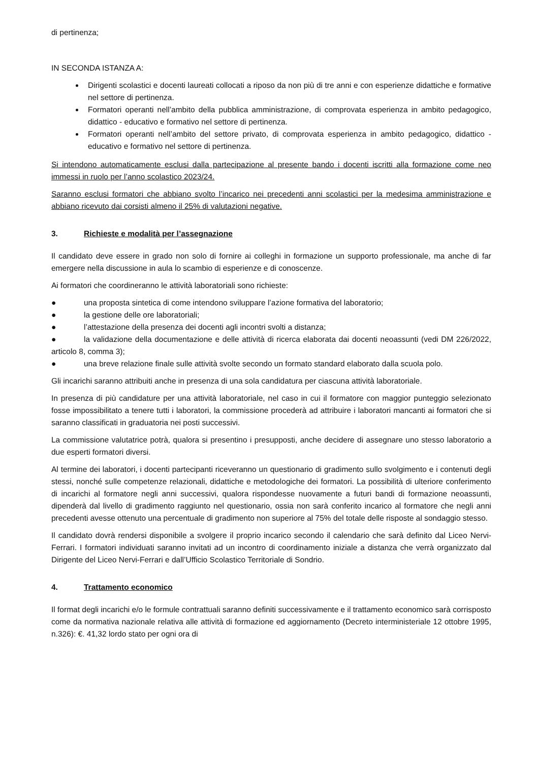di pertinenza;
IN SECONDA ISTANZA A:
Dirigenti scolastici e docenti laureati collocati a riposo da non più di tre anni e con esperienze didattiche e formative nel settore di pertinenza.
Formatori operanti nell’ambito della pubblica amministrazione, di comprovata esperienza in ambito pedagogico, didattico - educativo e formativo nel settore di pertinenza.
Formatori operanti nell’ambito del settore privato, di comprovata esperienza in ambito pedagogico, didattico - educativo e formativo nel settore di pertinenza.
Si intendono automaticamente esclusi dalla partecipazione al presente bando i docenti iscritti alla formazione come neo immessi in ruolo per l’anno scolastico 2023/24.
Saranno esclusi formatori che abbiano svolto l’incarico nei precedenti anni scolastici per la medesima amministrazione e abbiano ricevuto dai corsisti almeno il 25% di valutazioni negative.
3. Richieste e modalità per l’assegnazione
Il candidato deve essere in grado non solo di fornire ai colleghi in formazione un supporto professionale, ma anche di far emergere nella discussione in aula lo scambio di esperienze e di conoscenze.
Ai formatori che coordineranno le attività laboratoriali sono richieste:
● una proposta sintetica di come intendono sviluppare l’azione formativa del laboratorio;
● la gestione delle ore laboratoriali;
● l’attestazione della presenza dei docenti agli incontri svolti a distanza;
● la validazione della documentazione e delle attività di ricerca elaborata dai docenti neoassunti (vedi DM 226/2022, articolo 8, comma 3);
● una breve relazione finale sulle attività svolte secondo un formato standard elaborato dalla scuola polo.
Gli incarichi saranno attribuiti anche in presenza di una sola candidatura per ciascuna attività laboratoriale.
In presenza di più candidature per una attività laboratoriale, nel caso in cui il formatore con maggior punteggio selezionato fosse impossibilitato a tenere tutti i laboratori, la commissione procederà ad attribuire i laboratori mancanti ai formatori che si saranno classificati in graduatoria nei posti successivi.
La commissione valutatrice potrà, qualora si presentino i presupposti, anche decidere di assegnare uno stesso laboratorio a due esperti formatori diversi.
Al termine dei laboratori, i docenti partecipanti riceveranno un questionario di gradimento sullo svolgimento e i contenuti degli stessi, nonché sulle competenze relazionali, didattiche e metodologiche dei formatori. La possibilità di ulteriore conferimento di incarichi al formatore negli anni successivi, qualora rispondesse nuovamente a futuri bandi di formazione neoassunti, dipenderà dal livello di gradimento raggiunto nel questionario, ossia non sarà conferito incarico al formatore che negli anni precedenti avesse ottenuto una percentuale di gradimento non superiore al 75% del totale delle risposte al sondaggio stesso.
Il candidato dovrà rendersi disponibile a svolgere il proprio incarico secondo il calendario che sarà definito dal Liceo Nervi-Ferrari. I formatori individuati saranno invitati ad un incontro di coordinamento iniziale a distanza che verrà organizzato dal Dirigente del Liceo Nervi-Ferrari e dall’Ufficio Scolastico Territoriale di Sondrio.
4. Trattamento economico
Il format degli incarichi e/o le formule contrattuali saranno definiti successivamente e il trattamento economico sarà corrisposto come da normativa nazionale relativa alle attività di formazione ed aggiornamento (Decreto interministeriale 12 ottobre 1995, n.326): €. 41,32 lordo stato per ogni ora di